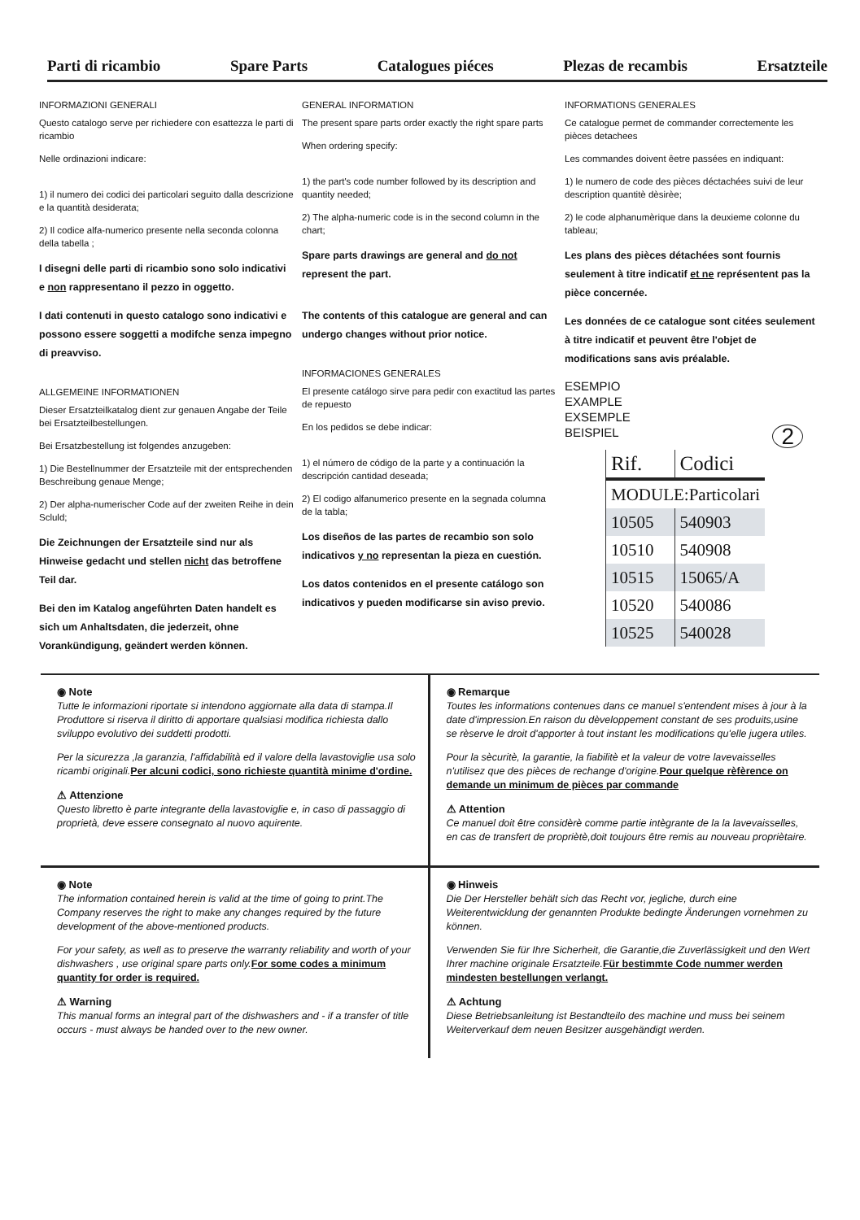Parti di ricambio Spare Parts Catalogues piéces Plezas de recambis Ersatzteile
INFORMAZIONI GENERALI
Questo catalogo serve per richiedere con esattezza le parti di ricambio
Nelle ordinazioni indicare:
1) il numero dei codici dei particolari seguito dalla descrizione e la quantità desiderata;
2) Il codice alfa-numerico presente nella seconda colonna della tabella ;
I disegni delle parti di ricambio sono solo indicativi e non rappresentano il pezzo in oggetto.
I dati contenuti in questo catalogo sono indicativi e possono essere soggetti a modifche senza impegno di preavviso.
ALLGEMEINE INFORMATIONEN
Dieser Ersatzteilkatalog dient zur genauen Angabe der Teile bei Ersatzteilbestellungen.
Bei Ersatzbestellung ist folgendes anzugeben:
1) Die Bestellnummer der Ersatzteile mit der entsprechenden Beschreibung genaue Menge;
2) Der alpha-numerischer Code auf der zweiten Reihe in dein Scluld;
Die Zeichnungen der Ersatzteile sind nur als Hinweise gedacht und stellen nicht das betroffene Teil dar.
Bei den im Katalog angeführten Daten handelt es sich um Anhaltsdaten, die jederzeit, ohne Vorankündigung, geändert werden können.
GENERAL INFORMATION
The present spare parts order exactly the right spare parts
When ordering specify:
1) the part's code number followed by its description and quantity needed;
2) The alpha-numeric code is in the second column in the chart;
Spare parts drawings are general and do not represent the part.
The contents of this catalogue are general and can undergo changes without prior notice.
INFORMACIONES GENERALES
El presente catálogo sirve para pedir con exactitud las partes de repuesto
En los pedidos se debe indicar:
1) el número de código de la parte y a continuación la descripción cantidad deseada;
2) El codigo alfanumerico presente en la segnada columna de la tabla;
Los diseños de las partes de recambio son solo indicativos y no representan la pieza en cuestión.
Los datos contenidos en el presente catálogo son indicativos y pueden modificarse sin aviso previo.
INFORMATIONS GENERALES
Ce catalogue permet de commander correctemente les pièces detachees
Les commandes doivent êetre passées en indiquant:
1) le numero de code des pièces déctachées suivi de leur description quantitè dèsirèe;
2) le code alphanumèrique dans la deuxieme colonne du tableau;
Les plans des pièces détachées sont fournis seulement à titre indicatif et ne représentent pas la pièce concernée.
Les données de ce catalogue sont citées seulement à titre indicatif et peuvent être l'objet de modifications sans avis préalable.
ESEMPIO
EXAMPLE
EXSEMPLE
BEISPIEL 2
| Rif. | Codici |
| MODULE:Particolari | |
| 10505 | 540903 |
| 10510 | 540908 |
| 10515 | 15065/A |
| 10520 | 540086 |
| 10525 | 540028 |
◉ Note
Tutte le informazioni riportate si intendono aggiornate alla data di stampa.Il Produttore si riserva il diritto di apportare qualsiasi modifica richiesta dallo sviluppo evolutivo dei suddetti prodotti.
Per la sicurezza ,la garanzia, l'affidabilità ed il valore della lavastoviglie usa solo ricambi originali.Per alcuni codici, sono richieste quantità minime d'ordine.
⚠ Attenzione
Questo libretto è parte integrante della lavastoviglie e, in caso di passaggio di proprietà, deve essere consegnato al nuovo aquirente.
◉ Remarque
Toutes les informations contenues dans ce manuel s'entendent mises à jour à la date d'impression.En raison du dèveloppement constant de ses produits,usine se rèserve le droit d'apporter à tout instant les modifications qu'elle jugera utiles.
Pour la sècuritè, la garantie, la fiabilitè et la valeur de votre lavevaisselles n'utilisez que des pièces de rechange d'origine.Pour quelque rèfèrence on demande un minimum de pièces par commande
⚠ Attention
Ce manuel doit être considèrè comme partie intègrante de la la lavevaisselles, en cas de transfert de propriètè,doit toujours être remis au nouveau propriètaire.
◉ Note
The information contained herein is valid at the time of going to print.The Company reserves the right to make any changes required by the future development of the above-mentioned products.
For your safety, as well as to preserve the warranty reliability and worth of your dishwashers , use original spare parts only.For some codes a minimum quantity for order is required.
⚠ Warning
This manual forms an integral part of the dishwashers and - if a transfer of title occurs - must always be handed over to the new owner.
◉ Hinweis
Die Der Hersteller behält sich das Recht vor, jegliche, durch eine Weiterentwicklung der genannten Produkte bedingte Änderungen vornehmen zu können.
Verwenden Sie für Ihre Sicherheit, die Garantie,die Zuverlässigkeit und den Wert Ihrer machine originale Ersatzteile.Für bestimmte Code nummer werden mindesten bestellungen verlangt.
⚠ Achtung
Diese Betriebsanleitung ist Bestandteilo des machine und muss bei seinem Weiterverkauf dem neuen Besitzer ausgehändigt werden.